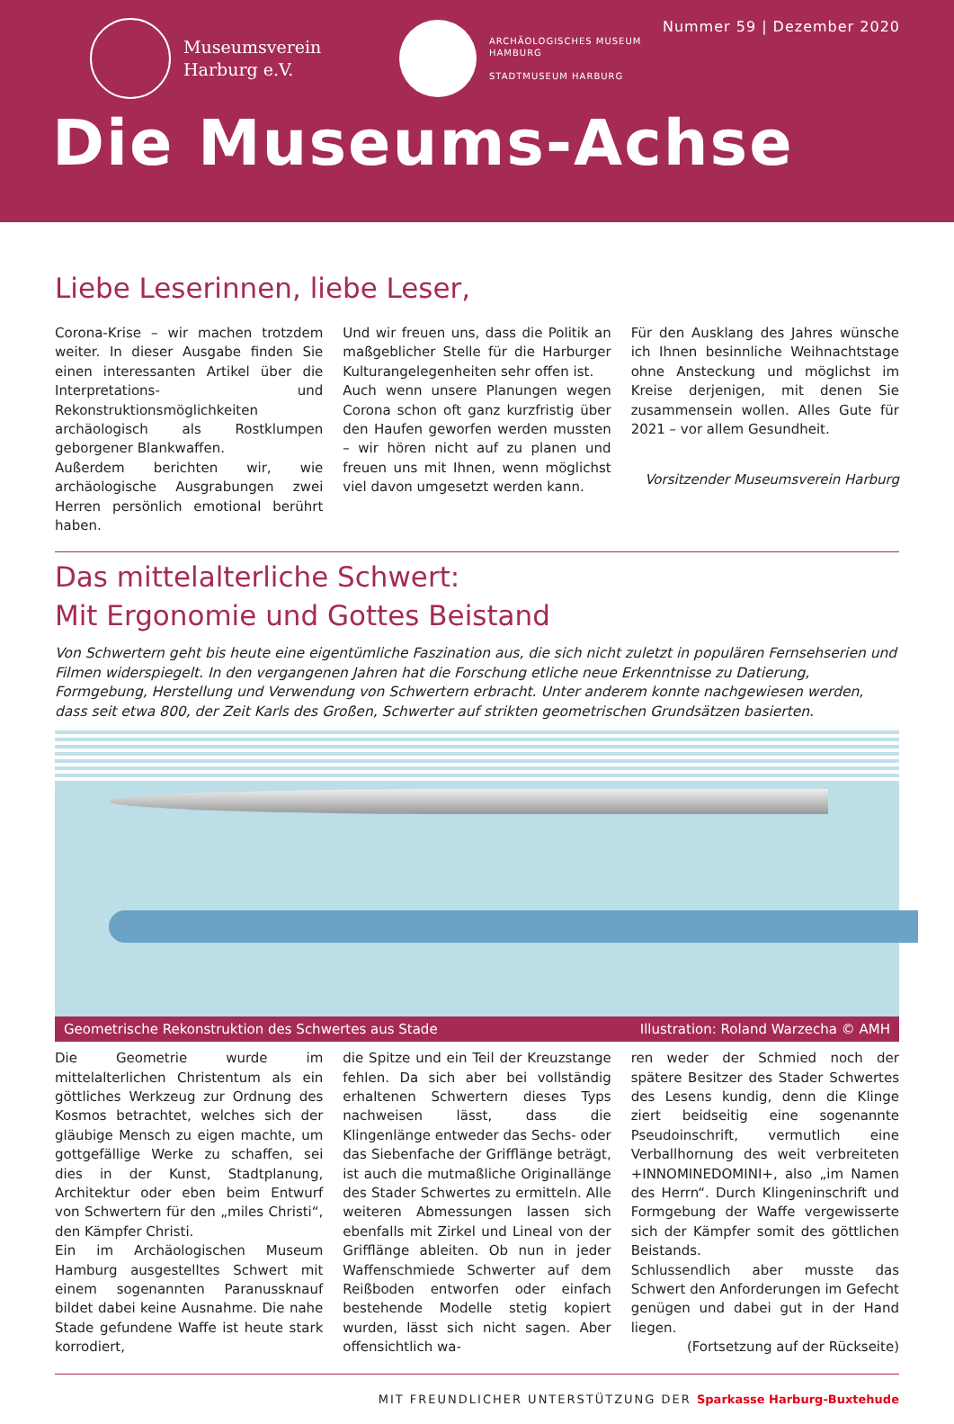Museumsverein
Harburg e.V.
ARCHÄOLOGISCHES MUSEUM HAMBURG
STADTMUSEUM HARBURG
Nummer 59 | Dezember 2020
Die Museums-Achse
Liebe Leserinnen, liebe Leser,
Corona-Krise – wir machen trotzdem weiter. In dieser Ausgabe finden Sie einen interessanten Artikel über die Interpretations- und Rekonstruktionsmöglichkeiten archäologisch als Rostklumpen geborgener Blankwaffen.
Außerdem berichten wir, wie archäologische Ausgrabungen zwei Herren persönlich emotional berührt haben.
Und wir freuen uns, dass die Politik an maßgeblicher Stelle für die Harburger Kulturangelegenheiten sehr offen ist.
Auch wenn unsere Planungen wegen Corona schon oft ganz kurzfristig über den Haufen geworfen werden mussten – wir hören nicht auf zu planen und freuen uns mit Ihnen, wenn möglichst viel davon umgesetzt werden kann.
Für den Ausklang des Jahres wünsche ich Ihnen besinnliche Weihnachtstage ohne Ansteckung und möglichst im Kreise derjenigen, mit denen Sie zusammensein wollen. Alles Gute für 2021 – vor allem Gesundheit.
Vorsitzender Museumsverein Harburg
Das mittelalterliche Schwert:
Mit Ergonomie und Gottes Beistand
Von Schwertern geht bis heute eine eigentümliche Faszination aus, die sich nicht zuletzt in populären Fernsehserien und Filmen widerspiegelt. In den vergangenen Jahren hat die Forschung etliche neue Erkenntnisse zu Datierung, Formgebung, Herstellung und Verwendung von Schwertern erbracht. Unter anderem konnte nachgewiesen werden, dass seit etwa 800, der Zeit Karls des Großen, Schwerter auf strikten geometrischen Grundsätzen basierten.
Geometrische Rekonstruktion des Schwertes aus Stade Illustration: Roland Warzecha © AMH
Die Geometrie wurde im mittelalterlichen Christentum als ein göttliches Werkzeug zur Ordnung des Kosmos betrachtet, welches sich der gläubige Mensch zu eigen machte, um gottgefällige Werke zu schaffen, sei dies in der Kunst, Stadtplanung, Architektur oder eben beim Entwurf von Schwertern für den „miles Christi“, den Kämpfer Christi.
Ein im Archäologischen Museum Hamburg ausgestelltes Schwert mit einem sogenannten Paranussknauf bildet dabei keine Ausnahme. Die nahe Stade gefundene Waffe ist heute stark korrodiert,
die Spitze und ein Teil der Kreuzstange fehlen. Da sich aber bei vollständig erhaltenen Schwertern dieses Typs nachweisen lässt, dass die Klingenlänge entweder das Sechs- oder das Siebenfache der Grifflänge beträgt, ist auch die mutmaßliche Originallänge des Stader Schwertes zu ermitteln. Alle weiteren Abmessungen lassen sich ebenfalls mit Zirkel und Lineal von der Grifflänge ableiten. Ob nun in jeder Waffenschmiede Schwerter auf dem Reißboden entworfen oder einfach bestehende Modelle stetig kopiert wurden, lässt sich nicht sagen. Aber offensichtlich wa-
ren weder der Schmied noch der spätere Besitzer des Stader Schwertes des Lesens kundig, denn die Klinge ziert beidseitig eine sogenannte Pseudoinschrift, vermutlich eine Verballhornung des weit verbreiteten +INNOMINEDOMINI+, also „im Namen des Herrn“. Durch Klingeninschrift und Formgebung der Waffe vergewisserte sich der Kämpfer somit des göttlichen Beistands.
Schlussendlich aber musste das Schwert den Anforderungen im Gefecht genügen und dabei gut in der Hand liegen.
(Fortsetzung auf der Rückseite)
MIT FREUNDLICHER UNTERSTÜTZUNG DER Sparkasse Harburg-Buxtehude